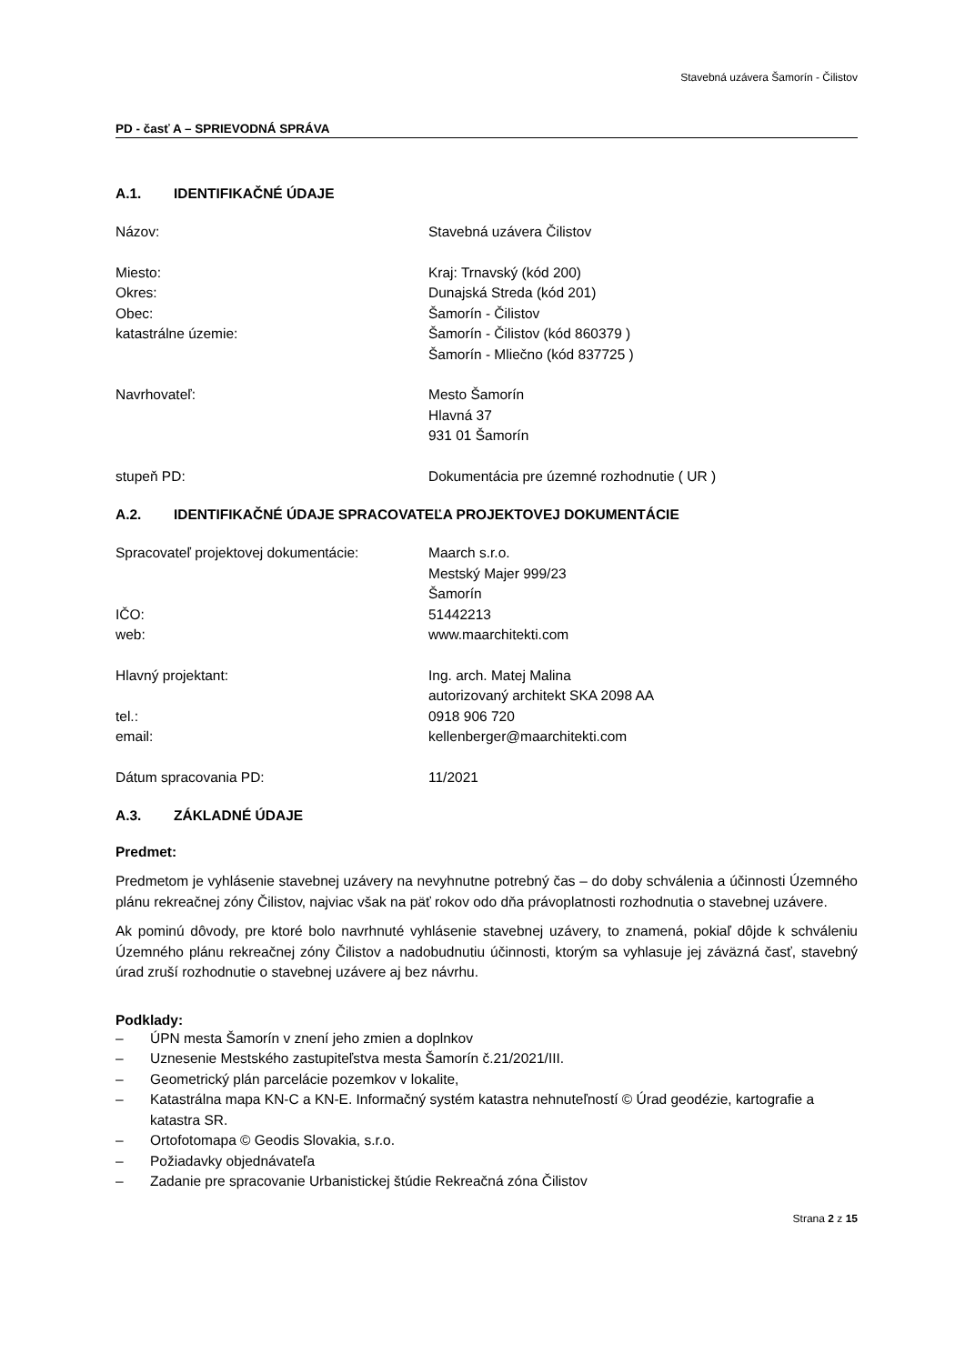Stavebná uzávera Šamorín - Čilistov
PD - časť A – SPRIEVODNÁ SPRÁVA
A.1. IDENTIFIKAČNÉ ÚDAJE
Názov: Stavebná uzávera Čilistov
Miesto: Kraj: Trnavský (kód 200)
Okres: Dunajská Streda (kód 201)
Obec: Šamorín - Čilistov
katastrálne územie: Šamorín - Čilistov (kód 860379 )
Šamorín - Mliečno (kód 837725 )
Navrhovateľ: Mesto Šamorín
Hlavná 37
931 01 Šamorín
stupeň PD: Dokumentácia pre územné rozhodnutie ( UR )
A.2. IDENTIFIKAČNÉ ÚDAJE SPRACOVATEĽA PROJEKTOVEJ DOKUMENTÁCIE
Spracovateľ projektovej dokumentácie:
Maarch s.r.o.
Mestský Majer 999/23
Šamorín
IČO: 51442213
web: www.maarchitekti.com
Hlavný projektant: Ing. arch. Matej Malina
autorizovaný architekt SKA 2098 AA
tel.: 0918 906 720
email: kellenberger@maarchitekti.com
Dátum spracovania PD: 11/2021
A.3. ZÁKLADNÉ ÚDAJE
Predmet:
Predmetom je vyhlásenie stavebnej uzávery na nevyhnutne potrebný čas – do doby schválenia a účinnosti Územného plánu rekreačnej zóny Čilistov, najviac však na päť rokov odo dňa právoplatnosti rozhodnutia o stavebnej uzávere.
Ak pominú dôvody, pre ktoré bolo navrhnuté vyhlásenie stavebnej uzávery, to znamená, pokiaľ dôjde k schváleniu Územného plánu rekreačnej zóny Čilistov a nadobudnutiu účinnosti, ktorým sa vyhlasuje jej záväzná časť, stavebný úrad zruší rozhodnutie o stavebnej uzávere aj bez návrhu.
Podklady:
– ÚPN mesta Šamorín v znení jeho zmien a doplnkov
– Uznesenie Mestského zastupiteľstva mesta Šamorín č.21/2021/III.
– Geometrický plán parcelácie pozemkov v lokalite,
– Katastrálna mapa KN-C a KN-E. Informačný systém katastra nehnuteľností © Úrad geodézie, kartografie a katastra SR.
– Ortofotomapa © Geodis Slovakia, s.r.o.
– Požiadavky objednávateľa
– Zadanie pre spracovanie Urbanistickej štúdie Rekreačná zóna Čilistov
Strana 2 z 15